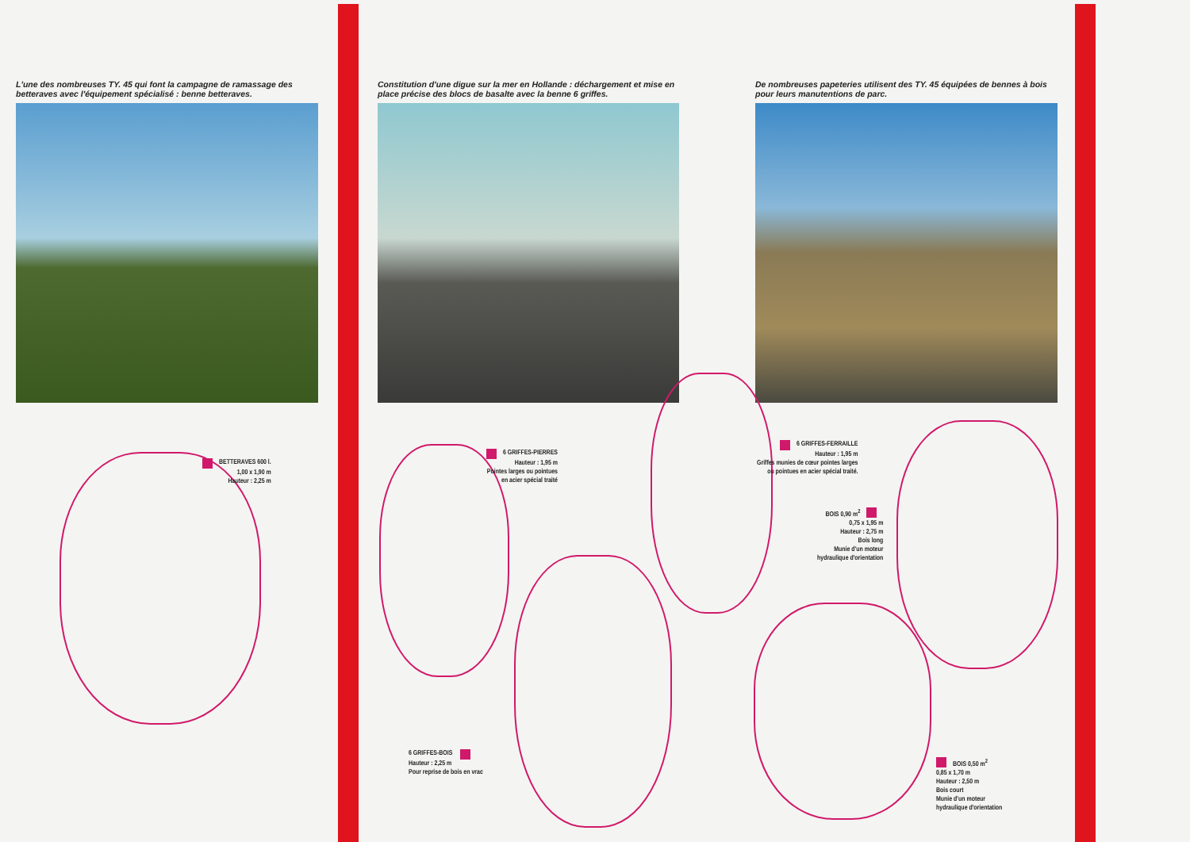L'une des nombreuses TY. 45 qui font la campagne de ramassage des betteraves avec l'équipement spécialisé : benne betteraves.
Constitution d'une digue sur la mer en Hollande : déchargement et mise en place précise des blocs de basalte avec la benne 6 griffes.
De nombreuses papeteries utilisent des TY. 45 équipées de bennes à bois pour leurs manutentions de parc.
BETTERAVES 600 l.
1,00 x 1,90 m
Hauteur : 2,25 m
6 GRIFFES-PIERRES
Hauteur : 1,95 m
Pointes larges ou pointues
en acier spécial traité
6 GRIFFES-FERRAILLE
Hauteur : 1,95 m
Griffes munies de cœur pointes larges
ou pointues en acier spécial traité.
BOIS 0,90 m<sup>2</sup>
0,75 x 1,95 m
Hauteur : 2,75 m
Bois long
Munie d'un moteur
hydraulique d'orientation
6 GRIFFES-BOIS
Hauteur : 2,25 m
Pour reprise de bois en vrac
BOIS 0,50 m<sup>2</sup>
0,85 x 1,70 m
Hauteur : 2,50 m
Bois court
Munie d'un moteur
hydraulique d'orientation